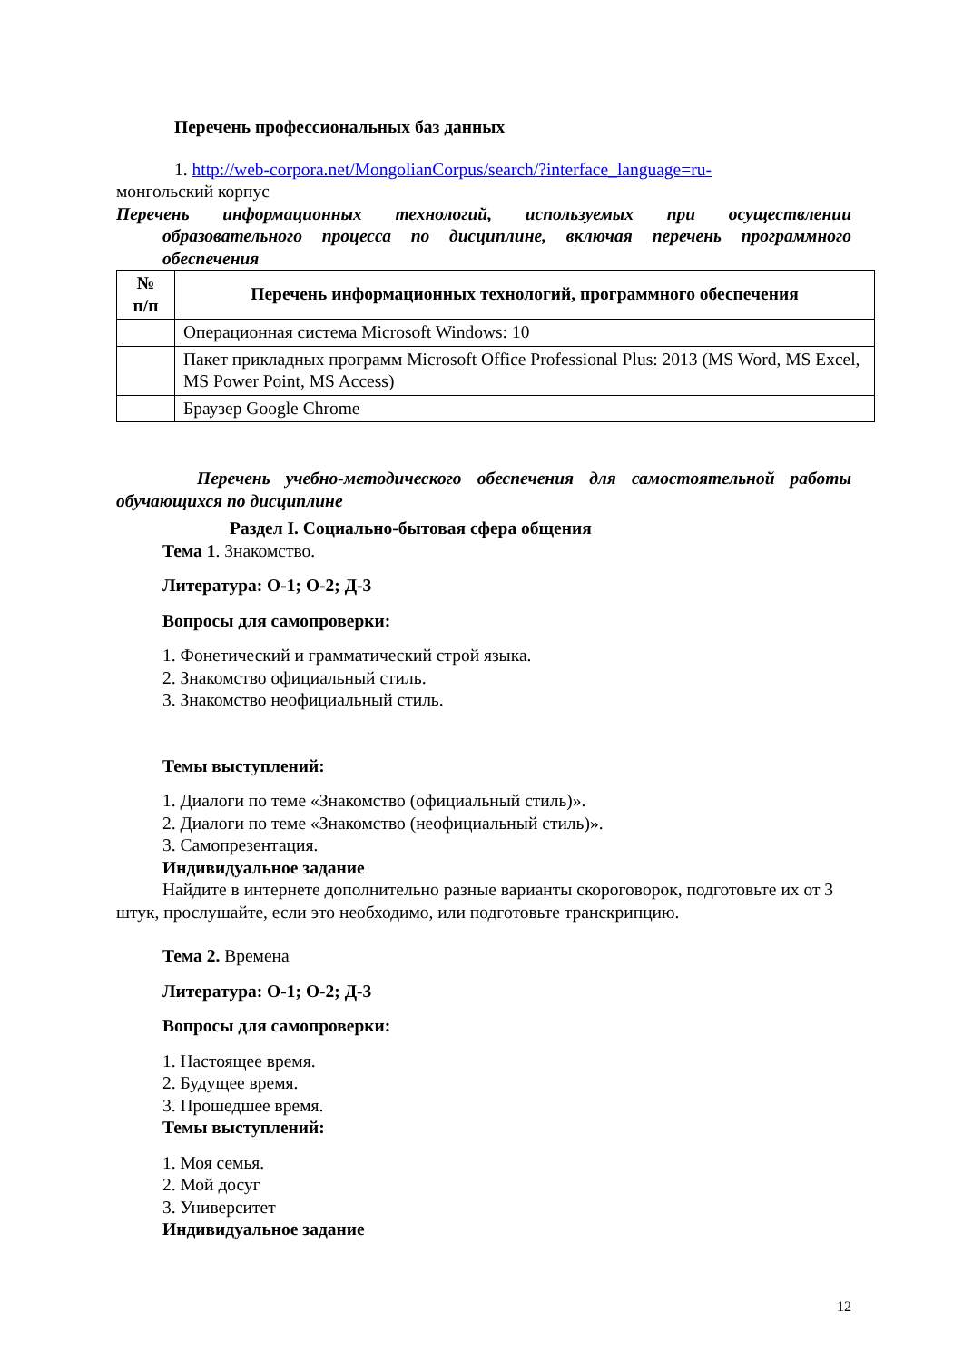Перечень профессиональных баз данных
1. http://web-corpora.net/MongolianCorpus/search/?interface_language=ru-
монгольский корпус
Перечень информационных технологий, используемых при осуществлении образовательного процесса по дисциплине, включая перечень программного обеспечения
| № п/п | Перечень информационных технологий, программного обеспечения |
| --- | --- |
| | Операционная система Microsoft Windows: 10 |
| | Пакет прикладных программ Microsoft Office Professional Plus: 2013 (MS Word, MS Excel, MS Power Point, MS Access) |
| | Браузер Google Chrome |
Перечень учебно-методического обеспечения для самостоятельной работы обучающихся по дисциплине
Раздел I. Социально-бытовая сфера общения
Тема 1. Знакомство.
Литература: О-1; О-2; Д-3
Вопросы для самопроверки:
1. Фонетический и грамматический строй языка.
2. Знакомство официальный стиль.
3. Знакомство неофициальный стиль.
Темы выступлений:
1. Диалоги по теме «Знакомство (официальный стиль)».
2. Диалоги по теме «Знакомство (неофициальный стиль)».
3. Самопрезентация.
Индивидуальное задание
Найдите в интернете дополнительно разные варианты скороговорок, подготовьте их от 3 штук, прослушайте, если это необходимо, или подготовьте транскрипцию.
Тема 2. Времена
Литература: О-1; О-2; Д-3
Вопросы для самопроверки:
1. Настоящее время.
2. Будущее время.
3. Прошедшее время.
Темы выступлений:
1. Моя семья.
2. Мой досуг
3. Университет
Индивидуальное задание
12